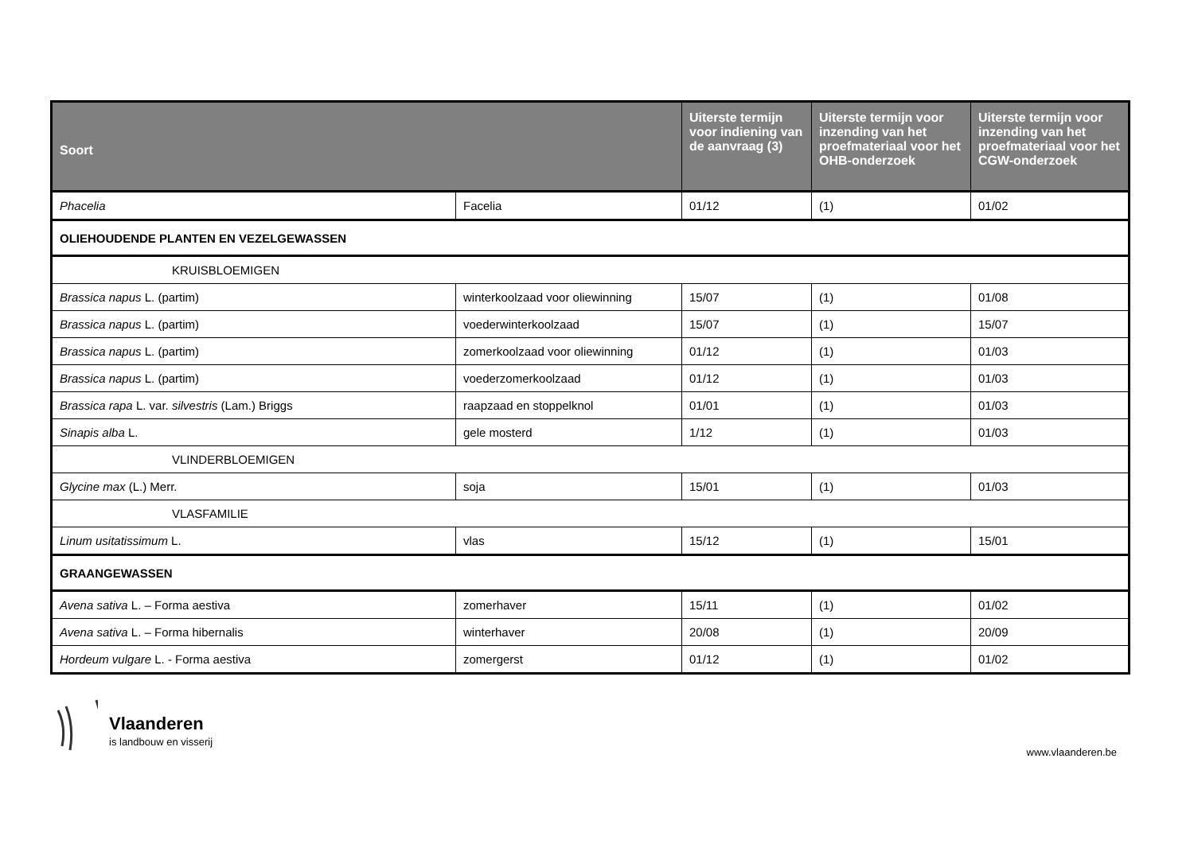| Soort | | Uiterste termijn voor indiening van de aanvraag (3) | Uiterste termijn voor inzending van het proefmateriaal voor het OHB-onderzoek | Uiterste termijn voor inzending van het proefmateriaal voor het CGW-onderzoek |
| --- | --- | --- | --- | --- |
| Phacelia | Facelia | 01/12 | (1) | 01/02 |
| OLIEHOUDENDE PLANTEN EN VEZELGEWASSEN | | | | |
| KRUISBLOEMIGEN | | | | |
| Brassica napus L. (partim) | winterkoolzaad voor oliewinning | 15/07 | (1) | 01/08 |
| Brassica napus L. (partim) | voederwinterkoolzaad | 15/07 | (1) | 15/07 |
| Brassica napus L. (partim) | zomerkoolzaad voor oliewinning | 01/12 | (1) | 01/03 |
| Brassica napus L. (partim) | voederzomerkoolzaad | 01/12 | (1) | 01/03 |
| Brassica rapa L. var. silvestris (Lam.) Briggs | raapzaad en stoppelknol | 01/01 | (1) | 01/03 |
| Sinapis alba L. | gele mosterd | 1/12 | (1) | 01/03 |
| VLINDERBLOEMIGEN | | | | |
| Glycine max (L.) Merr. | soja | 15/01 | (1) | 01/03 |
| VLASFAMILIE | | | | |
| Linum usitatissimum L. | vlas | 15/12 | (1) | 15/01 |
| GRAANGEWASSEN | | | | |
| Avena sativa L. – Forma aestiva | zomerhaver | 15/11 | (1) | 01/02 |
| Avena sativa L. – Forma hibernalis | winterhaver | 20/08 | (1) | 20/09 |
| Hordeum vulgare L. - Forma aestiva | zomergerst | 01/12 | (1) | 01/02 |
Vlaanderen
is landbouw en visserij
www.vlaanderen.be